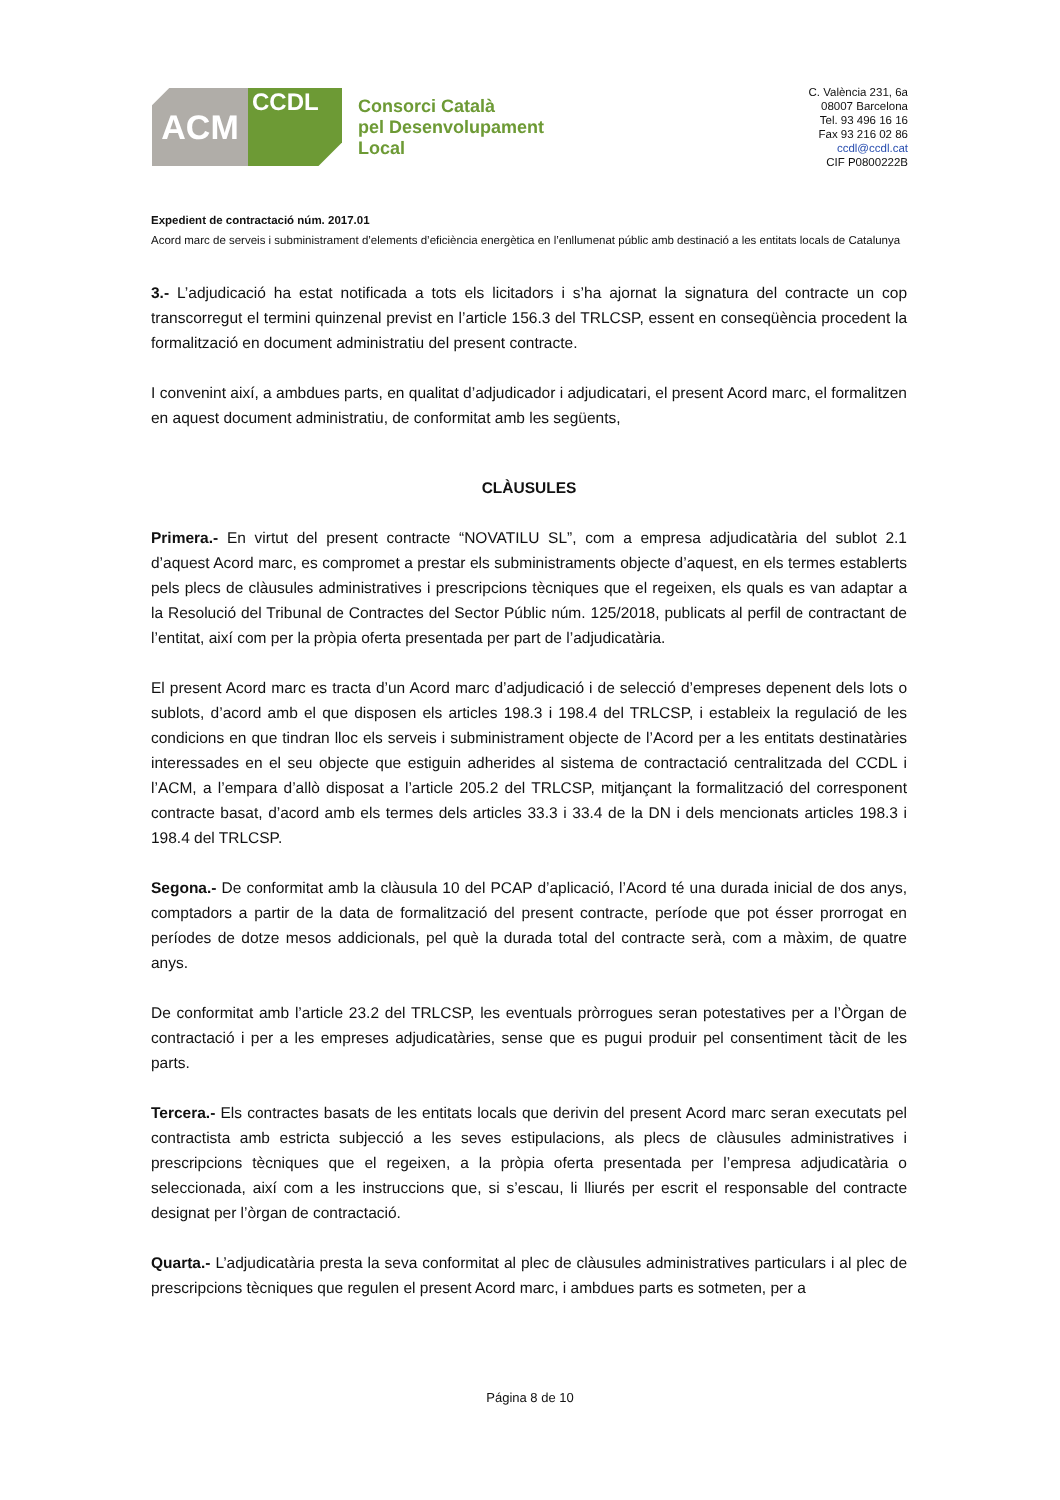ACM
CCDL
Consorci Català
pel Desenvolupament
Local
C. València 231, 6a
08007 Barcelona
Tel. 93 496 16 16
Fax 93 216 02 86
ccdl@ccdl.cat
CIF P0800222B
Expedient de contractació núm. 2017.01
Acord marc de serveis i subministrament d’elements d’eficiència energètica en l’enllumenat públic amb destinació a les entitats locals de Catalunya
3.- L’adjudicació ha estat notificada a tots els licitadors i s’ha ajornat la signatura del contracte un cop transcorregut el termini quinzenal previst en l’article 156.3 del TRLCSP, essent en conseqüència procedent la formalització en document administratiu del present contracte.
I convenint així, a ambdues parts, en qualitat d’adjudicador i adjudicatari, el present Acord marc, el formalitzen en aquest document administratiu, de conformitat amb les següents,
CLÀUSULES
Primera.- En virtut del present contracte “NOVATILU SL”, com a empresa adjudicatària del sublot 2.1 d’aquest Acord marc, es compromet a prestar els subministraments objecte d’aquest, en els termes establerts pels plecs de clàusules administratives i prescripcions tècniques que el regeixen, els quals es van adaptar a la Resolució del Tribunal de Contractes del Sector Públic núm. 125/2018, publicats al perfil de contractant de l’entitat, així com per la pròpia oferta presentada per part de l’adjudicatària.
El present Acord marc es tracta d’un Acord marc d’adjudicació i de selecció d’empreses depenent dels lots o sublots, d’acord amb el que disposen els articles 198.3 i 198.4 del TRLCSP, i estableix la regulació de les condicions en que tindran lloc els serveis i subministrament objecte de l’Acord per a les entitats destinatàries interessades en el seu objecte que estiguin adherides al sistema de contractació centralitzada del CCDL i l’ACM, a l’empara d’allò disposat a l’article 205.2 del TRLCSP, mitjançant la formalització del corresponent contracte basat, d’acord amb els termes dels articles 33.3 i 33.4 de la DN i dels mencionats articles 198.3 i 198.4 del TRLCSP.
Segona.- De conformitat amb la clàusula 10 del PCAP d’aplicació, l’Acord té una durada inicial de dos anys, comptadors a partir de la data de formalització del present contracte, període que pot ésser prorrogat en períodes de dotze mesos addicionals, pel què la durada total del contracte serà, com a màxim, de quatre anys.
De conformitat amb l’article 23.2 del TRLCSP, les eventuals pròrrogues seran potestatives per a l’Òrgan de contractació i per a les empreses adjudicatàries, sense que es pugui produir pel consentiment tàcit de les parts.
Tercera.- Els contractes basats de les entitats locals que derivin del present Acord marc seran executats pel contractista amb estricta subjecció a les seves estipulacions, als plecs de clàusules administratives i prescripcions tècniques que el regeixen, a la pròpia oferta presentada per l’empresa adjudicatària o seleccionada, així com a les instruccions que, si s’escau, li lliurés per escrit el responsable del contracte designat per l’òrgan de contractació.
Quarta.- L’adjudicatària presta la seva conformitat al plec de clàusules administratives particulars i al plec de prescripcions tècniques que regulen el present Acord marc, i ambdues parts es sotmeten, per a
Página 8 de 10